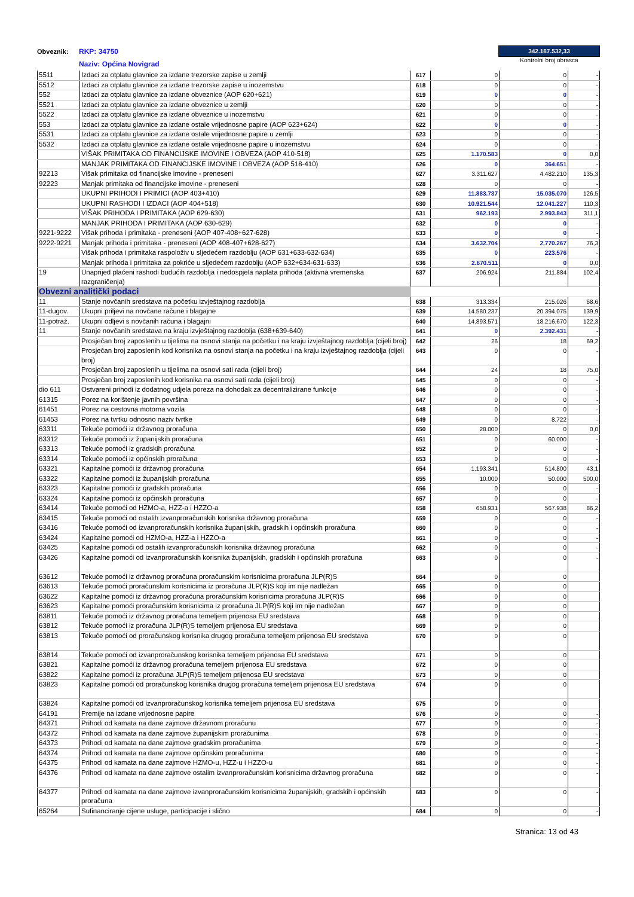Obveznik:
RKP: 34750
Naziv: Općina Novigrad
342.187.532,33
Kontrolni broj obrasca
| 5511 | Izdaci za otplatu glavnice za izdane trezorske zapise u zemlji | 617 | 0 | 0 | - |
| 5512 | Izdaci za otplatu glavnice za izdane trezorske zapise u inozemstvu | 618 | 0 | 0 | - |
| 552 | Izdaci za otplatu glavnice za izdane obveznice (AOP 620+621) | 619 | 0 | 0 | - |
| 5521 | Izdaci za otplatu glavnice za izdane obveznice u zemlji | 620 | 0 | 0 | - |
| 5522 | Izdaci za otplatu glavnice za izdane obveznice u inozemstvu | 621 | 0 | 0 | - |
| 553 | Izdaci za otplatu glavnice za izdane ostale vrijednosne papire (AOP 623+624) | 622 | 0 | 0 | - |
| 5531 | Izdaci za otplatu glavnice za izdane ostale vrijednosne papire u zemlji | 623 | 0 | 0 | - |
| 5532 | Izdaci za otplatu glavnice za izdane ostale vrijednosne papire u inozemstvu | 624 | 0 | 0 | - |
| | VIŠAK PRIMITAKA OD FINANCIJSKE IMOVINE I OBVEZA (AOP 410-518) | 625 | 1.170.583 | 0 | 0,0 |
| | MANJAK PRIMITAKA OD FINANCIJSKE IMOVINE I OBVEZA (AOP 518-410) | 626 | 0 | 364.651 | - |
| 92213 | Višak primitaka od financijske imovine - preneseni | 627 | 3.311.627 | 4.482.210 | 135,3 |
| 92223 | Manjak primitaka od financijske imovine - preneseni | 628 | 0 | 0 | - |
| | UKUPNI PRIHODI I PRIMICI (AOP 403+410) | 629 | 11.883.737 | 15.035.070 | 126,5 |
| | UKUPNI RASHODI I IZDACI (AOP 404+518) | 630 | 10.921.544 | 12.041.227 | 110,3 |
| | VIŠAK PRIHODA I PRIMITAKA (AOP 629-630) | 631 | 962.193 | 2.993.843 | 311,1 |
| | MANJAK PRIHODA I PRIMITAKA (AOP 630-629) | 632 | 0 | 0 | - |
| 9221-9222 | Višak prihoda i primitaka - preneseni (AOP 407-408+627-628) | 633 | 0 | 0 | - |
| 9222-9221 | Manjak prihoda i primitaka - preneseni (AOP 408-407+628-627) | 634 | 3.632.704 | 2.770.267 | 76,3 |
| | Višak prihoda i primitaka raspoloživ u sljedećem razdoblju (AOP 631+633-632-634) | 635 | 0 | 223.576 | - |
| | Manjak prihoda i primitaka za pokriće u sljedećem razdoblju (AOP 632+634-631-633) | 636 | 2.670.511 | 0 | 0,0 |
| 19 | Unaprijed plaćeni rashodi budućih razdoblja i nedospjela naplata prihoda (aktivna vremenska razgraničenja) | 637 | 206.924 | 211.884 | 102,4 |
| Obvezni analitički podaci | | | | | |
| 11 | Stanje novčanih sredstava na početku izvještajnog razdoblja | 638 | 313.334 | 215.026 | 68,6 |
| 11-dugov. | Ukupni priljevi na novčane račune i blagajne | 639 | 14.580.237 | 20.394.075 | 139,9 |
| 11-potraž. | Ukupni odljevi s novčanih računa i blagajni | 640 | 14.893.571 | 18.216.670 | 122,3 |
| 11 | Stanje novčanih sredstava na kraju izvještajnog razdoblja (638+639-640) | 641 | 0 | 2.392.431 | - |
| | Prosječan broj zaposlenih u tijelima na osnovi stanja na početku i na kraju izvještajnog razdoblja (cijeli broj) | 642 | 26 | 18 | 69,2 |
| | Prosječan broj zaposlenih kod korisnika na osnovi stanja na početku i na kraju izvještajnog razdoblja (cijeli broj) | 643 | 0 | 0 | - |
| | Prosječan broj zaposlenih u tijelima na osnovi sati rada (cijeli broj) | 644 | 24 | 18 | 75,0 |
| | Prosječan broj zaposlenih kod korisnika na osnovi sati rada (cijeli broj) | 645 | 0 | 0 | - |
| dio 611 | Ostvareni prihodi iz dodatnog udjela poreza na dohodak za decentralizirane funkcije | 646 | 0 | 0 | - |
| 61315 | Porez na korištenje javnih površina | 647 | 0 | 0 | - |
| 61451 | Porez na cestovna motorna vozila | 648 | 0 | 0 | - |
| 61453 | Porez na tvrtku odnosno naziv tvrtke | 649 | 0 | 8.722 | - |
| 63311 | Tekuće pomoći iz državnog proračuna | 650 | 28.000 | 0 | 0,0 |
| 63312 | Tekuće pomoći iz županijskih proračuna | 651 | 0 | 60.000 | - |
| 63313 | Tekuće pomoći iz gradskih proračuna | 652 | 0 | 0 | - |
| 63314 | Tekuće pomoći iz općinskih proračuna | 653 | 0 | 0 | - |
| 63321 | Kapitalne pomoći iz državnog proračuna | 654 | 1.193.341 | 514.800 | 43,1 |
| 63322 | Kapitalne pomoći iz županijskih proračuna | 655 | 10.000 | 50.000 | 500,0 |
| 63323 | Kapitalne pomoći iz gradskih proračuna | 656 | 0 | 0 | - |
| 63324 | Kapitalne pomoći iz općinskih proračuna | 657 | 0 | 0 | - |
| 63414 | Tekuće pomoći od HZMO-a, HZZ-a i HZZO-a | 658 | 658.931 | 567.938 | 86,2 |
| 63415 | Tekuće pomoći od ostalih izvanproračunskih korisnika državnog proračuna | 659 | 0 | 0 | - |
| 63416 | Tekuće pomoći od izvanproračunskih korisnika županijskih, gradskih i općinskih proračuna | 660 | 0 | 0 | - |
| 63424 | Kapitalne pomoći od HZMO-a, HZZ-a i HZZO-a | 661 | 0 | 0 | - |
| 63425 | Kapitalne pomoći od ostalih izvanproračunskih korisnika državnog proračuna | 662 | 0 | 0 | - |
| 63426 | Kapitalne pomoći od izvanproračunskih korisnika županijskih, gradskih i općinskih proračuna | 663 | 0 | 0 | - |
| 63612 | Tekuće pomoći iz državnog proračuna proračunskim korisnicima proračuna JLP(R)S | 664 | 0 | 0 | |
| 63613 | Tekuće pomoći proračunskim korisnicima iz proračuna JLP(R)S koji im nije nadležan | 665 | 0 | 0 | |
| 63622 | Kapitalne pomoći iz državnog proračuna proračunskim korisnicima proračuna JLP(R)S | 666 | 0 | 0 | |
| 63623 | Kapitalne pomoći proračunskim korisnicima iz proračuna JLP(R)S koji im nije nadležan | 667 | 0 | 0 | |
| 63811 | Tekuće pomoći iz državnog proračuna temeljem prijenosa EU sredstava | 668 | 0 | 0 | |
| 63812 | Tekuće pomoći iz proračuna JLP(R)S temeljem prijenosa EU sredstava | 669 | 0 | 0 | |
| 63813 | Tekuće pomoći od proračunskog korisnika drugog proračuna temeljem prijenosa EU sredstava | 670 | 0 | 0 | |
| 63814 | Tekuće pomoći od izvanproračunskog korisnika temeljem prijenosa EU sredstava | 671 | 0 | 0 | |
| 63821 | Kapitalne pomoći iz državnog proračuna temeljem prijenosa EU sredstava | 672 | 0 | 0 | |
| 63822 | Kapitalne pomoći iz proračuna JLP(R)S temeljem prijenosa EU sredstava | 673 | 0 | 0 | |
| 63823 | Kapitalne pomoći od proračunskog korisnika drugog proračuna temeljem prijenosa EU sredstava | 674 | 0 | 0 | |
| 63824 | Kapitalne pomoći od izvanproračunskog korisnika temeljem prijenosa EU sredstava | 675 | 0 | 0 | |
| 64191 | Premije na izdane vrijednosne papire | 676 | 0 | 0 | - |
| 64371 | Prihodi od kamata na dane zajmove državnom proračunu | 677 | 0 | 0 | - |
| 64372 | Prihodi od kamata na dane zajmove županijskim proračunima | 678 | 0 | 0 | - |
| 64373 | Prihodi od kamata na dane zajmove gradskim proračunima | 679 | 0 | 0 | - |
| 64374 | Prihodi od kamata na dane zajmove općinskim proračunima | 680 | 0 | 0 | - |
| 64375 | Prihodi od kamata na dane zajmove HZMO-u, HZZ-u i HZZO-u | 681 | 0 | 0 | - |
| 64376 | Prihodi od kamata na dane zajmove ostalim izvanproračunskim korisnicima državnog proračuna | 682 | 0 | 0 | - |
| 64377 | Prihodi od kamata na dane zajmove izvanproračunskim korisnicima županijskih, gradskih i općinskih proračuna | 683 | 0 | 0 | - |
| 65264 | Sufinanciranje cijene usluge, participacije i slično | 684 | 0 | 0 | - |
Stranica: 13 od 43